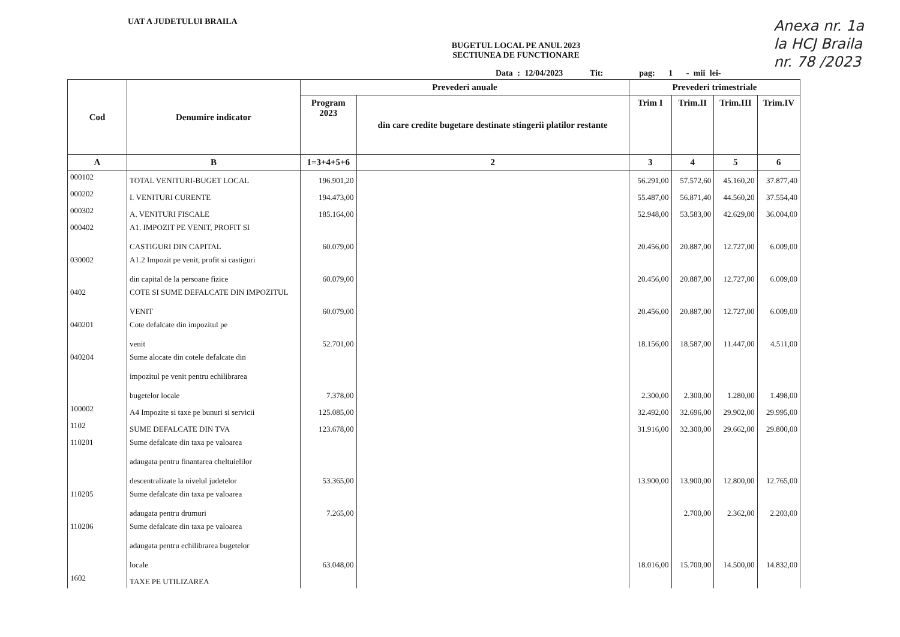UAT A JUDETULUI BRAILA
Anexa nr. 1a
la HCJ Braila
nr. 78 /2023
BUGETUL LOCAL PE ANUL 2023
SECTIUNEA DE FUNCTIONARE
Data : 12/04/2023 Tit: pag: 1 - mii lei-
| Cod | Denumire indicator | Prevederi anuale | | Prevederi trimestriale | | | |
| --- | --- | --- | --- | --- | --- | --- | --- |
| | | Program 2023 | din care credite bugetare destinate stingerii platilor restante | Trim I | Trim.II | Trim.III | Trim.IV |
| A | B | 1=3+4+5+6 | 2 | 3 | 4 | 5 | 6 |
| 000102 | TOTAL VENITURI-BUGET LOCAL | 196.901,20 | | 56.291,00 | 57.572,60 | 45.160,20 | 37.877,40 |
| 000202 | I. VENITURI CURENTE | 194.473,00 | | 55.487,00 | 56.871,40 | 44.560,20 | 37.554,40 |
| 000302 | A. VENITURI FISCALE | 185.164,00 | | 52.948,00 | 53.583,00 | 42.629,00 | 36.004,00 |
| 000402 | A1. IMPOZIT PE VENIT, PROFIT SI CASTIGURI DIN CAPITAL | 60.079,00 | | 20.456,00 | 20.887,00 | 12.727,00 | 6.009,00 |
| 030002 | A1.2 Impozit pe venit, profit si castiguri din capital de la persoane fizice | 60.079,00 | | 20.456,00 | 20.887,00 | 12.727,00 | 6.009,00 |
| 0402 | COTE SI SUME DEFALCATE DIN IMPOZITUL VENIT | 60.079,00 | | 20.456,00 | 20.887,00 | 12.727,00 | 6.009,00 |
| 040201 | Cote defalcate din impozitul pe venit | 52.701,00 | | 18.156,00 | 18.587,00 | 11.447,00 | 4.511,00 |
| 040204 | Sume alocate din cotele defalcate din impozitul pe venit pentru echilibrarea bugetelor locale | 7.378,00 | | 2.300,00 | 2.300,00 | 1.280,00 | 1.498,00 |
| 100002 | A4 Impozite si taxe pe bunuri si servicii | 125.085,00 | | 32.492,00 | 32.696,00 | 29.902,00 | 29.995,00 |
| 1102 | SUME DEFALCATE DIN TVA | 123.678,00 | | 31.916,00 | 32.300,00 | 29.662,00 | 29.800,00 |
| 110201 | Sume defalcate din taxa pe valoarea adaugata pentru finantarea cheltuielilor descentralizate la nivelul judetelor | 53.365,00 | | 13.900,00 | 13.900,00 | 12.800,00 | 12.765,00 |
| 110205 | Sume defalcate din taxa pe valoarea adaugata pentru drumuri | 7.265,00 | | | 2.700,00 | 2.362,00 | 2.203,00 |
| 110206 | Sume defalcate din taxa pe valoarea adaugata pentru echilibrarea bugetelor locale | 63.048,00 | | 18.016,00 | 15.700,00 | 14.500,00 | 14.832,00 |
| 1602 | TAXE PE UTILIZAREA | | | | | | |